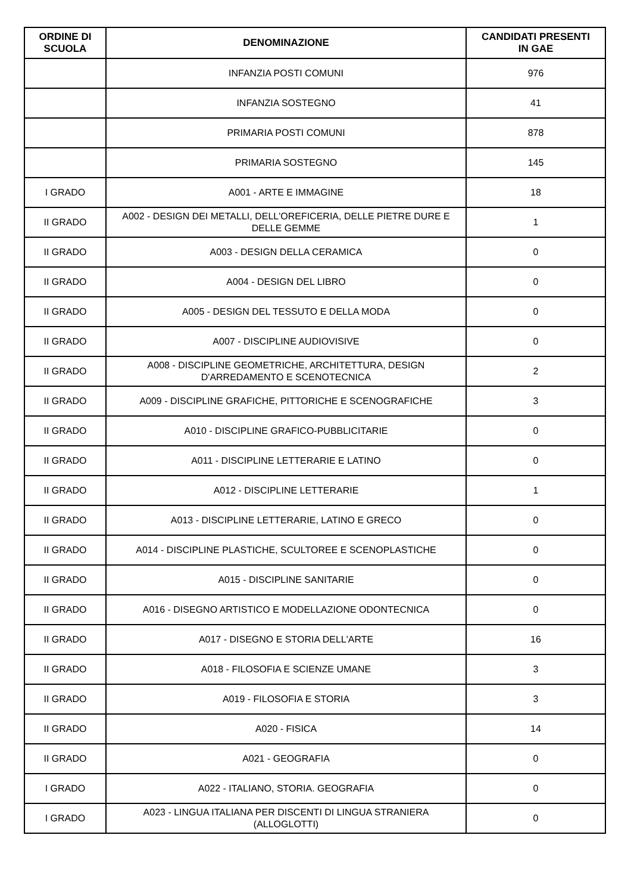| ORDINE DI SCUOLA | DENOMINAZIONE | CANDIDATI PRESENTI IN GAE |
| --- | --- | --- |
| | INFANZIA POSTI COMUNI | 976 |
| | INFANZIA SOSTEGNO | 41 |
| | PRIMARIA POSTI COMUNI | 878 |
| | PRIMARIA SOSTEGNO | 145 |
| I GRADO | A001 - ARTE E IMMAGINE | 18 |
| II GRADO | A002 - DESIGN DEI METALLI, DELL'OREFICERIA, DELLE PIETRE DURE E DELLE GEMME | 1 |
| II GRADO | A003 - DESIGN DELLA CERAMICA | 0 |
| II GRADO | A004 - DESIGN DEL LIBRO | 0 |
| II GRADO | A005 - DESIGN DEL TESSUTO E DELLA MODA | 0 |
| II GRADO | A007 - DISCIPLINE AUDIOVISIVE | 0 |
| II GRADO | A008 - DISCIPLINE GEOMETRICHE, ARCHITETTURA, DESIGN D'ARREDAMENTO E SCENOTECNICA | 2 |
| II GRADO | A009 - DISCIPLINE GRAFICHE, PITTORICHE E SCENOGRAFICHE | 3 |
| II GRADO | A010 - DISCIPLINE GRAFICO-PUBBLICITARIE | 0 |
| II GRADO | A011 - DISCIPLINE LETTERARIE E LATINO | 0 |
| II GRADO | A012 - DISCIPLINE LETTERARIE | 1 |
| II GRADO | A013 - DISCIPLINE LETTERARIE, LATINO E GRECO | 0 |
| II GRADO | A014 - DISCIPLINE PLASTICHE, SCULTOREE E SCENOPLASTICHE | 0 |
| II GRADO | A015 - DISCIPLINE SANITARIE | 0 |
| II GRADO | A016 - DISEGNO ARTISTICO E MODELLAZIONE ODONTECNICA | 0 |
| II GRADO | A017 - DISEGNO E STORIA DELL'ARTE | 16 |
| II GRADO | A018 - FILOSOFIA E SCIENZE UMANE | 3 |
| II GRADO | A019 - FILOSOFIA E STORIA | 3 |
| II GRADO | A020 - FISICA | 14 |
| II GRADO | A021 - GEOGRAFIA | 0 |
| I GRADO | A022 - ITALIANO, STORIA. GEOGRAFIA | 0 |
| I GRADO | A023 - LINGUA ITALIANA PER DISCENTI DI LINGUA STRANIERA (ALLOGLOTTI) | 0 |